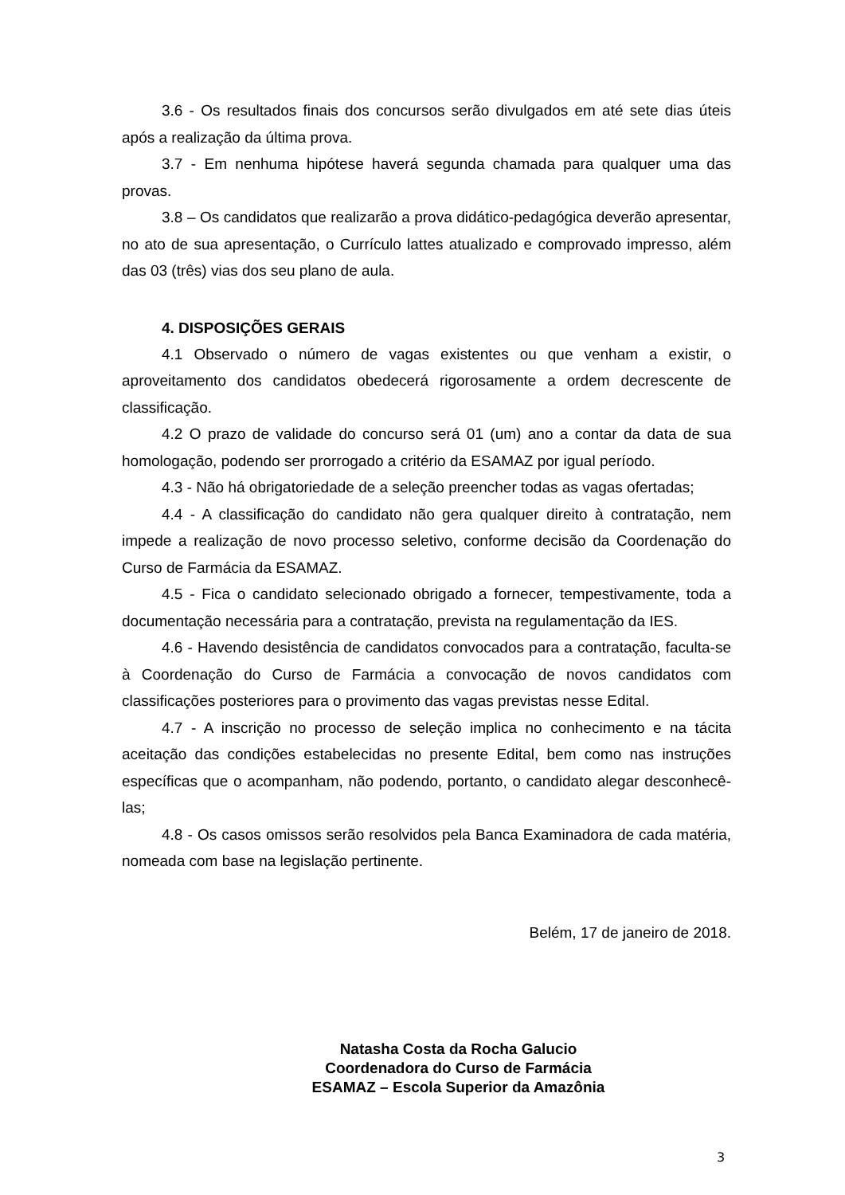3.6 - Os resultados finais dos concursos serão divulgados em até sete dias úteis após a realização da última prova.
3.7 - Em nenhuma hipótese haverá segunda chamada para qualquer uma das provas.
3.8 – Os candidatos que realizarão a prova didático-pedagógica deverão apresentar, no ato de sua apresentação, o Currículo lattes atualizado e comprovado impresso, além das 03 (três) vias dos seu plano de aula.
4. DISPOSIÇÕES GERAIS
4.1 Observado o número de vagas existentes ou que venham a existir, o aproveitamento dos candidatos obedecerá rigorosamente a ordem decrescente de classificação.
4.2 O prazo de validade do concurso será 01 (um) ano a contar da data de sua homologação, podendo ser prorrogado a critério da ESAMAZ por igual período.
4.3 - Não há obrigatoriedade de a seleção preencher todas as vagas ofertadas;
4.4 - A classificação do candidato não gera qualquer direito à contratação, nem impede a realização de novo processo seletivo, conforme decisão da Coordenação do Curso de Farmácia da ESAMAZ.
4.5 - Fica o candidato selecionado obrigado a fornecer, tempestivamente, toda a documentação necessária para a contratação, prevista na regulamentação da IES.
4.6 - Havendo desistência de candidatos convocados para a contratação, faculta-se à Coordenação do Curso de Farmácia a convocação de novos candidatos com classificações posteriores para o provimento das vagas previstas nesse Edital.
4.7 - A inscrição no processo de seleção implica no conhecimento e na tácita aceitação das condições estabelecidas no presente Edital, bem como nas instruções específicas que o acompanham, não podendo, portanto, o candidato alegar desconhecê-las;
4.8 - Os casos omissos serão resolvidos pela Banca Examinadora de cada matéria, nomeada com base na legislação pertinente.
Belém, 17 de janeiro de 2018.
Natasha Costa da Rocha Galucio
Coordenadora do Curso de Farmácia
ESAMAZ – Escola Superior da Amazônia
3